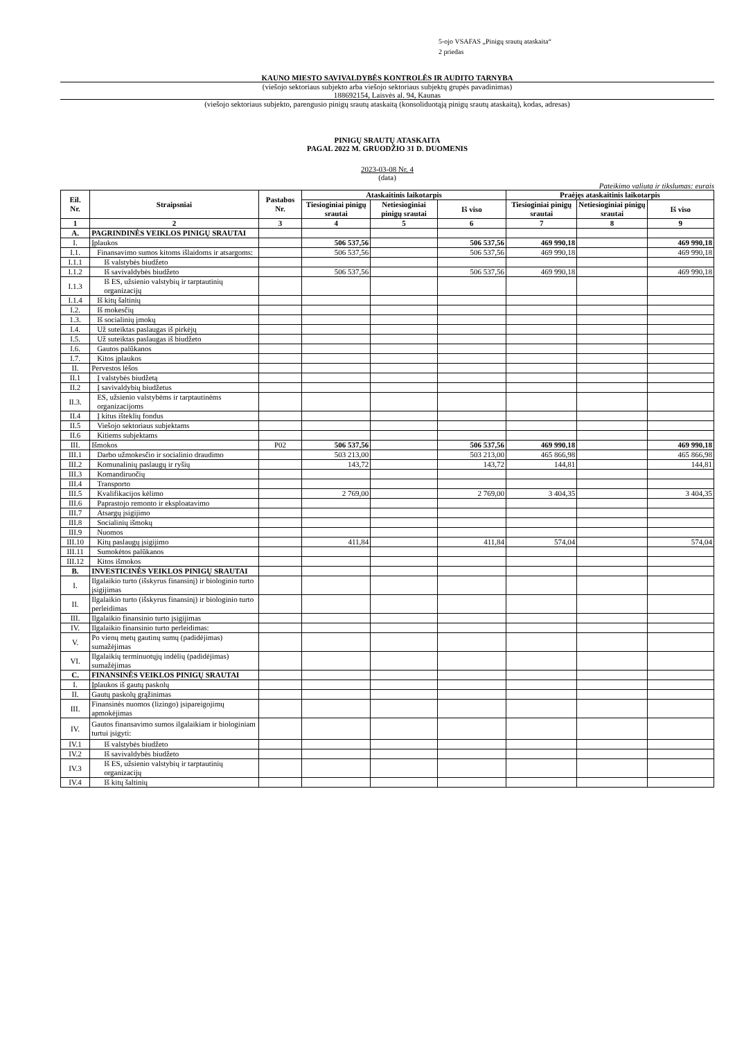5-ojo VSAFAS „Pinigų srautų ataskaita“
2 priedas
KAUNO MIESTO SAVIVALDYBĖS KONTROLĖS IR AUDITO TARNYBA
(viešojo sektoriaus subjekto arba viešojo sektoriaus subjektų grupės pavadinimas)
188692154, Laisvės al. 94, Kaunas
(viešojo sektoriaus subjekto, parengusio pinigų srautų ataskaitą (konsoliduotąją pinigų srautų ataskaitą), kodas, adresas)
PINIGŲ SRAUTŲ ATASKAITA
PAGAL 2022 M. GRUODŽIO 31 D. DUOMENIS
2023-03-08 Nr. 4
(data)
Pateikimo valiuta ir tikslumas: eurais
| Eil. Nr. | Straipsniai | Pastabos Nr. | Ataskaitinis laikotarpis | | | Praėjęs ataskaitinis laikotarpis | | |
| --- | --- | --- | --- | --- | --- | --- | --- | --- |
| | | | Tiesioginiai pinigų srautai | Netiesioginiai pinigų srautai | Iš viso | Tiesioginiai pinigų srautai | Netiesioginiai pinigų srautai | Iš viso |
| 1 | 2 | 3 | 4 | 5 | 6 | 7 | 8 | 9 |
| A. | PAGRINDINĖS VEIKLOS PINIGŲ SRAUTAI | | | | | | | |
| I. | Įplaukos | | 506 537,56 | | 506 537,56 | 469 990,18 | | 469 990,18 |
| I.1. | Finansavimo sumos kitoms išlaidoms ir atsargoms: | | 506 537,56 | | 506 537,56 | 469 990,18 | | 469 990,18 |
| I.1.1 | Iš valstybės biudžeto | | | | | | | |
| I.1.2 | Iš savivaldybės biudžeto | | 506 537,56 | | 506 537,56 | 469 990,18 | | 469 990,18 |
| I.1.3 | Iš ES, užsienio valstybių ir tarptautinių organizacijų | | | | | | | |
| I.1.4 | Iš kitų šaltinių | | | | | | | |
| I.2. | Iš mokesčių | | | | | | | |
| 1.3. | Iš socialinių įmokų | | | | | | | |
| I.4. | Už suteiktas paslaugas iš pirkėjų | | | | | | | |
| I.5. | Už suteiktas paslaugas iš biudžeto | | | | | | | |
| I.6. | Gautos palūkanos | | | | | | | |
| I.7. | Kitos įplaukos | | | | | | | |
| II. | Pervestos lėšos | | | | | | | |
| II.1 | Į valstybės biudžetą | | | | | | | |
| II.2 | Į savivaldybių biudžetus | | | | | | | |
| II.3. | ES, užsienio valstybėms ir tarptautinėms organizacijoms | | | | | | | |
| II.4 | Į kitus išteklių fondus | | | | | | | |
| II.5 | Viešojo sektoriaus subjektams | | | | | | | |
| II.6 | Kitiems subjektams | | | | | | | |
| III. | Išmokos | P02 | 506 537,56 | | 506 537,56 | 469 990,18 | | 469 990,18 |
| III.1 | Darbo užmokesčio ir socialinio draudimo | | 503 213,00 | | 503 213,00 | 465 866,98 | | 465 866,98 |
| III.2 | Komunalinių paslaugų ir ryšių | | 143,72 | | 143,72 | 144,81 | | 144,81 |
| III.3 | Komandiruočių | | | | | | | |
| III.4 | Transporto | | | | | | | |
| III.5 | Kvalifikacijos kėlimo | | 2 769,00 | | 2 769,00 | 3 404,35 | | 3 404,35 |
| III.6 | Paprastojo remonto ir eksploatavimo | | | | | | | |
| III.7 | Atsargų įsigijimo | | | | | | | |
| III.8 | Socialinių išmokų | | | | | | | |
| III.9 | Nuomos | | | | | | | |
| III.10 | Kitų paslaugų įsigijimo | | 411,84 | | 411,84 | 574,04 | | 574,04 |
| III.11 | Sumokėtos palūkanos | | | | | | | |
| III.12 | Kitos išmokos | | | | | | | |
| B. | INVESTICINĖS VEIKLOS PINIGŲ SRAUTAI | | | | | | | |
| I. | Ilgalaikio turto (išskyrus finansinį) ir biologinio turto įsigijimas | | | | | | | |
| II. | Ilgalaikio turto (išskyrus finansinį) ir biologinio turto perleidimas | | | | | | | |
| III. | Ilgalaikio finansinio turto įsigijimas | | | | | | | |
| IV. | Ilgalaikio finansinio turto perleidimas: | | | | | | | |
| V. | Po vienų metų gautinų sumų (padidėjimas) sumažėjimas | | | | | | | |
| VI. | Ilgalaikių terminuotųjų indėlių (padidėjimas) sumažėjimas | | | | | | | |
| C. | FINANSINĖS VEIKLOS PINIGŲ SRAUTAI | | | | | | | |
| I. | Įplaukos iš gautų paskolų | | | | | | | |
| II. | Gautų paskolų grąžinimas | | | | | | | |
| III. | Finansinės nuomos (lizingo) įsipareigojimų apmokėjimas | | | | | | | |
| IV. | Gautos finansavimo sumos ilgalaikiam ir biologiniam turtui įsigyti: | | | | | | | |
| IV.1 | Iš valstybės biudžeto | | | | | | | |
| IV.2 | Iš savivaldybės biudžeto | | | | | | | |
| IV.3 | Iš ES, užsienio valstybių ir tarptautinių organizacijų | | | | | | | |
| IV.4 | Iš kitų šaltinių | | | | | | | |